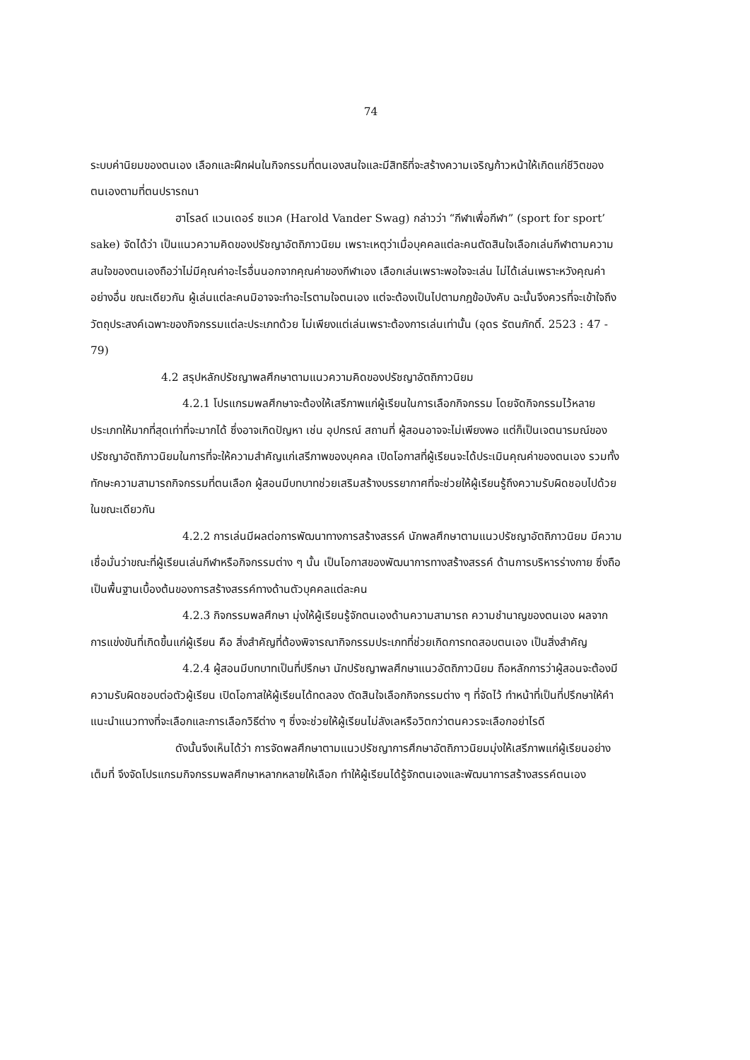74
ระบบค่านิยมของตนเอง เลือกและฝึกฝนในกิจกรรมที่ตนเองสนใจและมีสิทธิที่จะสร้างความเจริญก้าวหน้าให้เกิดแก่ชีวิตของตนเองตามที่ตนปรารถนา
ฮาโรลด์ แวนเดอร์ ซแวค (Harold Vander Swag) กล่าวว่า “กีฬาเพื่อกีฬา” (sport for sport’ sake) จัดได้ว่า เป็นแนวความคิดของปรัชญาอัตถิภาวนิยม เพราะเหตุว่าเมื่อบุคคลแต่ละคนตัดสินใจเลือกเล่นกีฬาตามความสนใจของตนเองถือว่าไม่มีคุณค่าอะไรอื่นนอกจากคุณค่าของกีฬาเอง เลือกเล่นเพราะพอใจจะเล่น ไม่ได้เล่นเพราะหวังคุณค่าอย่างอื่น ขณะเดียวกัน ผู้เล่นแต่ละคนมิอาจจะทำอะไรตามใจตนเอง แต่จะต้องเป็นไปตามกฎข้อบังคับ ฉะนั้นจึงควรที่จะเข้าใจถึงวัตถุประสงค์เฉพาะของกิจกรรมแต่ละประเภทด้วย ไม่เพียงแต่เล่นเพราะต้องการเล่นเท่านั้น (อุดร รัตนภักดิ์. 2523 : 47 - 79)
4.2 สรุปหลักปรัชญาพลศึกษาตามแนวความคิดของปรัชญาอัตถิภาวนิยม
4.2.1 โปรแกรมพลศึกษาจะต้องให้เสรีภาพแก่ผู้เรียนในการเลือกกิจกรรม โดยจัดกิจกรรมไว้หลายประเภทให้มากที่สุดเท่าที่จะมากได้ ซึ่งอาจเกิดปัญหา เช่น อุปกรณ์ สถานที่ ผู้สอนอาจจะไม่เพียงพอ แต่ก็เป็นเจตนารมณ์ของปรัชญาอัตถิภาวนิยมในการที่จะให้ความสำคัญแก่เสรีภาพของบุคคล เปิดโอกาสที่ผู้เรียนจะได้ประเมินคุณค่าของตนเอง รวมทั้งทักษะความสามารถกิจกรรมที่ตนเลือก ผู้สอนมีบทบาทช่วยเสริมสร้างบรรยากาศที่จะช่วยให้ผู้เรียนรู้ถึงความรับผิดชอบไปด้วยในขณะเดียวกัน
4.2.2 การเล่นมีผลต่อการพัฒนาทางการสร้างสรรค์ นักพลศึกษาตามแนวปรัชญาอัตถิภาวนิยม มีความเชื่อมั่นว่าขณะที่ผู้เรียนเล่นกีฬาหรือกิจกรรมต่าง ๆ นั้น เป็นโอกาสของพัฒนาการทางสร้างสรรค์ ด้านการบริหารร่างกาย ซึ่งถือเป็นพื้นฐานเบื้องต้นของการสร้างสรรค์ทางด้านตัวบุคคลแต่ละคน
4.2.3 กิจกรรมพลศึกษา มุ่งให้ผู้เรียนรู้จักตนเองด้านความสามารถ ความชำนาญของตนเอง ผลจากการแข่งขันที่เกิดขึ้นแก่ผู้เรียน คือ สิ่งสำคัญที่ต้องพิจารณากิจกรรมประเภทที่ช่วยเกิดการทดสอบตนเอง เป็นสิ่งสำคัญ
4.2.4 ผู้สอนมีบทบาทเป็นที่ปรึกษา นักปรัชญาพลศึกษาแนวอัตถิภาวนิยม ถือหลักการว่าผู้สอนจะต้องมีความรับผิดชอบต่อตัวผู้เรียน เปิดโอกาสให้ผู้เรียนได้ทดลอง ตัดสินใจเลือกกิจกรรมต่าง ๆ ที่จัดไว้ ทำหน้าที่เป็นที่ปรึกษาให้คำแนะนำแนวทางที่จะเลือกและการเลือกวิธีต่าง ๆ ซึ่งจะช่วยให้ผู้เรียนไม่ลังเลหรือวิตกว่าตนควรจะเลือกอย่าไรดี
ดังนั้นจึงเห็นได้ว่า การจัดพลศึกษาตามแนวปรัชญาการศึกษาอัตถิภาวนิยมมุ่งให้เสรีภาพแก่ผู้เรียนอย่างเต็มที่ จึงจัดโปรแกรมกิจกรรมพลศึกษาหลากหลายให้เลือก ทำให้ผู้เรียนได้รู้จักตนเองและพัฒนาการสร้างสรรค์ตนเอง